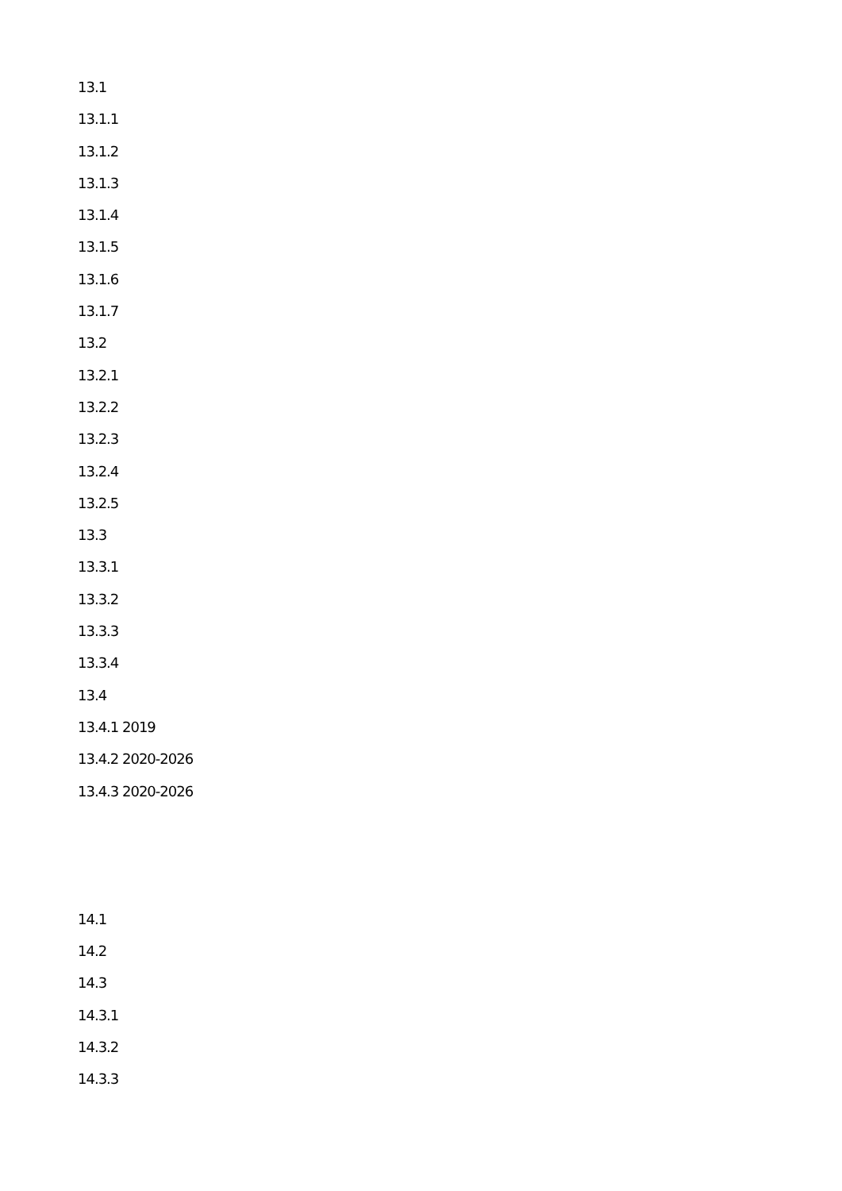13.1
13.1.1
13.1.2
13.1.3
13.1.4
13.1.5
13.1.6
13.1.7
13.2
13.2.1
13.2.2
13.2.3
13.2.4
13.2.5
13.3
13.3.1
13.3.2
13.3.3
13.3.4
13.4
13.4.1 2019
13.4.2 2020-2026
13.4.3 2020-2026
14.1
14.2
14.3
14.3.1
14.3.2
14.3.3